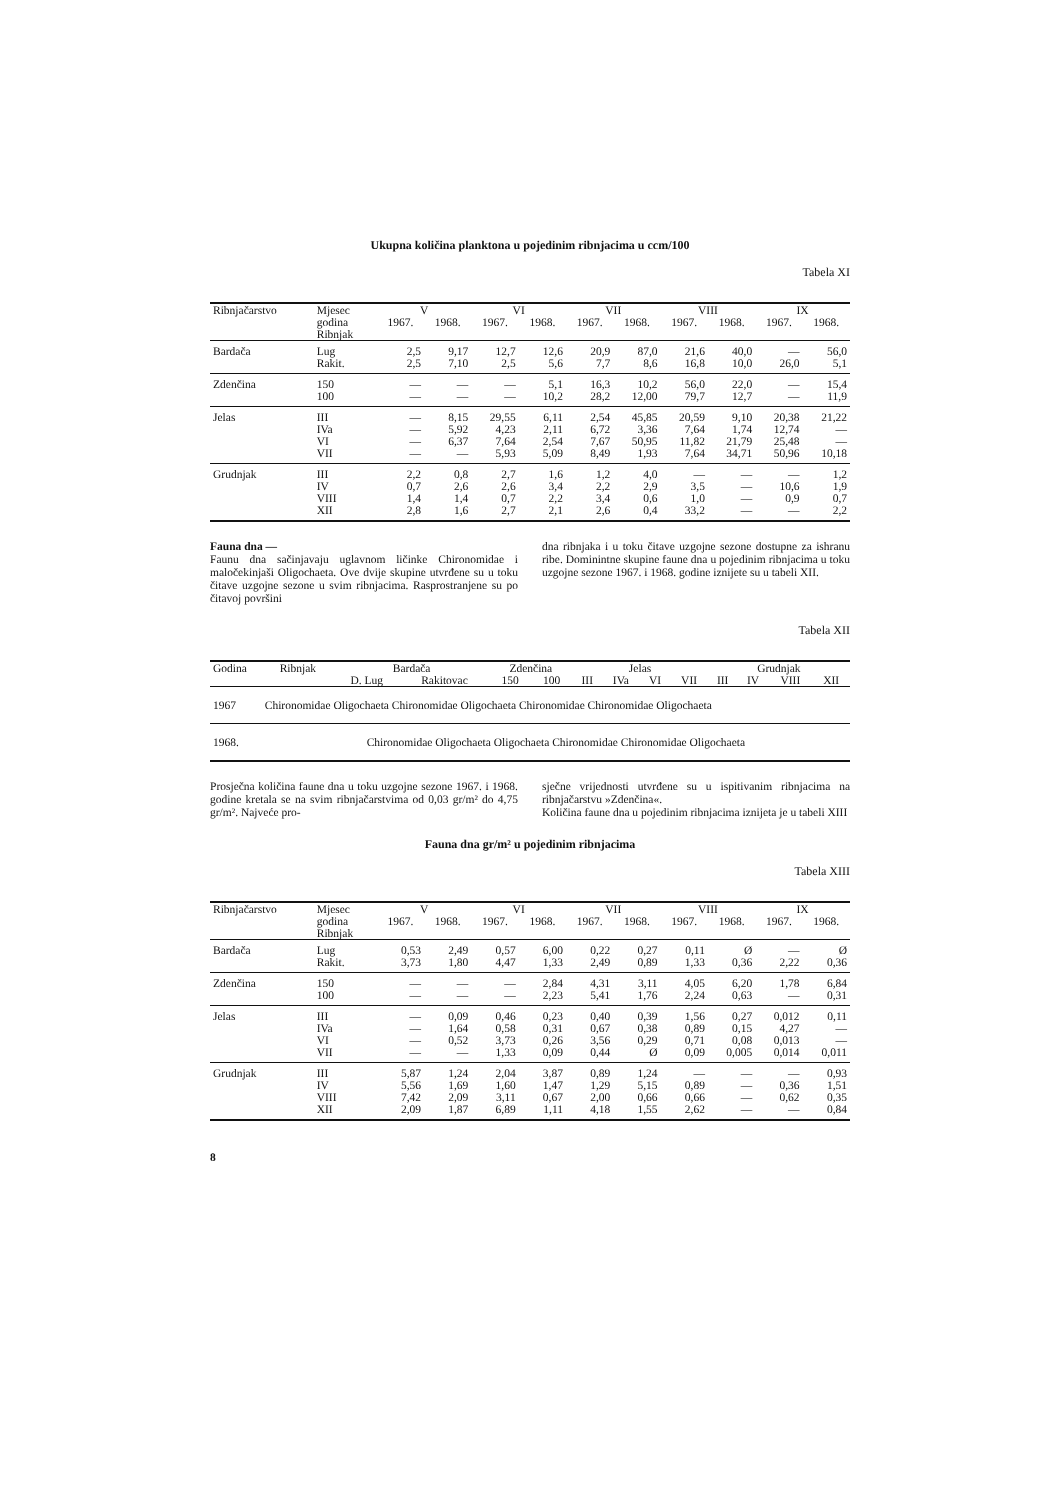Ukupna količina planktona u pojedinim ribnjacima u ccm/100
Tabela XI
| Ribnjačarstvo | Mjesec | V | | VI | | VII | | VIII | | IX | |
| --- | --- | --- | --- | --- | --- | --- | --- | --- | --- | --- | --- |
| | godina Ribnjak | 1967. | 1968. | 1967. | 1968. | 1967. | 1968. | 1967. | 1968. | 1967. | 1968. |
| Bardača | Lug Rakit. | 2,5 2,5 | 9,17 7,10 | 12,7 2,5 | 12,6 5,6 | 20,9 7,7 | 87,0 8,6 | 21,6 16,8 | 40,0 10,0 | — 26,0 | 56,0 5,1 |
| Zdenčina | 150 100 | — — | — — | — — | 5,1 10,2 | 16,3 28,2 | 10,2 12,00 | 56,0 79,7 | 22,0 12,7 | — — | 15,4 11,9 |
| Jelas | III IVa VI VII | — — — — | 8,15 5,92 6,37 — | 29,55 4,23 7,64 5,93 | 6,11 2,11 2,54 5,09 | 2,54 6,72 7,67 8,49 | 45,85 3,36 50,95 1,93 | 20,59 7,64 11,82 7,64 | 9,10 1,74 21,79 34,71 | 20,38 12,74 25,48 50,96 | 21,22 — — 10,18 |
| Grudnjak | III IV VIII XII | 2,2 0,7 1,4 2,8 | 0,8 2,6 1,4 1,6 | 2,7 2,6 0,7 2,7 | 1,6 3,4 2,2 2,1 | 1,2 2,2 3,4 2,6 | 4,0 2,9 0,6 0,4 | — 3,5 1,0 33,2 | — — — — | — 10,6 0,9 — | 1,2 1,9 0,7 2,2 |
Fauna dna —
Faunu dna sačinjavaju uglavnom ličinke Chironomidae i maločekinjaši Oligochaeta. Ove dvije skupine utvrđene su u toku čitave uzgojne sezone u svim ribnjacima. Rasprostranjene su po čitavoj površini
dna ribnjaka i u toku čitave uzgojne sezone dostupne za ishranu ribe. Dominintne skupine faune dna u pojedinim ribnjacima u toku uzgojne sezone 1967. i 1968. godine iznijete su u tabeli XII.
Tabela XII
| Godina | Ribnjak | Bardača | | Zdenčina | | Jelas | | | | Grudnjak | | | |
| --- | --- | --- | --- | --- | --- | --- | --- | --- | --- | --- | --- | --- | --- |
| | | D. Lug | Rakitovac | 150 | 100 | III | IVa | VI | VII | III | IV | VIII | XII |
| 1967 | Chironomidae Oligochaeta Chironomidae Oligochaeta Chironomidae Chironomidae Oligochaeta | | | | | | | | | | | | |
| 1968. | Chironomidae Oligochaeta Oligochaeta Chironomidae Chironomidae Oligochaeta | | | | | | | | | | | | |
Prosječna količina faune dna u toku uzgojne sezone 1967. i 1968. godine kretala se na svim ribnjačarstvima od 0,03 gr/m² do 4,75 gr/m². Najveće pro-
sječne vrijednosti utvrđene su u ispitivanim ribnjacima na ribnjačarstvu »Zdenčina«.
Količina faune dna u pojedinim ribnjacima iznijeta je u tabeli XIII
Fauna dna gr/m² u pojedinim ribnjacima
Tabela XIII
| Ribnjačarstvo | Mjesec | V | | VI | | VII | | VIII | | IX | |
| --- | --- | --- | --- | --- | --- | --- | --- | --- | --- | --- | --- |
| | godina Ribnjak | 1967. | 1968. | 1967. | 1968. | 1967. | 1968. | 1967. | 1968. | 1967. | 1968. |
| Bardača | Lug Rakit. | 0,53 3,73 | 2,49 1,80 | 0,57 4,47 | 6,00 1,33 | 0,22 2,49 | 0,27 0,89 | 0,11 1,33 | Ø 0,36 | — 2,22 | Ø 0,36 |
| Zdenčina | 150 100 | — — | — — | — — | 2,84 2,23 | 4,31 5,41 | 3,11 1,76 | 4,05 2,24 | 6,20 0,63 | 1,78 — | 6,84 0,31 |
| Jelas | III IVa VI VII | — — — — | 0,09 1,64 0,52 — | 0,46 0,58 3,73 1,33 | 0,23 0,31 0,26 0,09 | 0,40 0,67 3,56 0,44 | 0,39 0,38 0,29 Ø | 1,56 0,89 0,71 0,09 | 0,27 0,15 0,08 0,005 | 0,012 4,27 0,013 0,014 | 0,11 — — 0,011 |
| Grudnjak | III IV VIII XII | 5,87 5,56 7,42 2,09 | 1,24 1,69 2,09 1,87 | 2,04 1,60 3,11 6,89 | 3,87 1,47 0,67 1,11 | 0,89 1,29 2,00 4,18 | 1,24 5,15 0,66 1,55 | — 0,89 0,66 2,62 | — — — — | — 0,36 0,62 — | 0,93 1,51 0,35 0,84 |
8